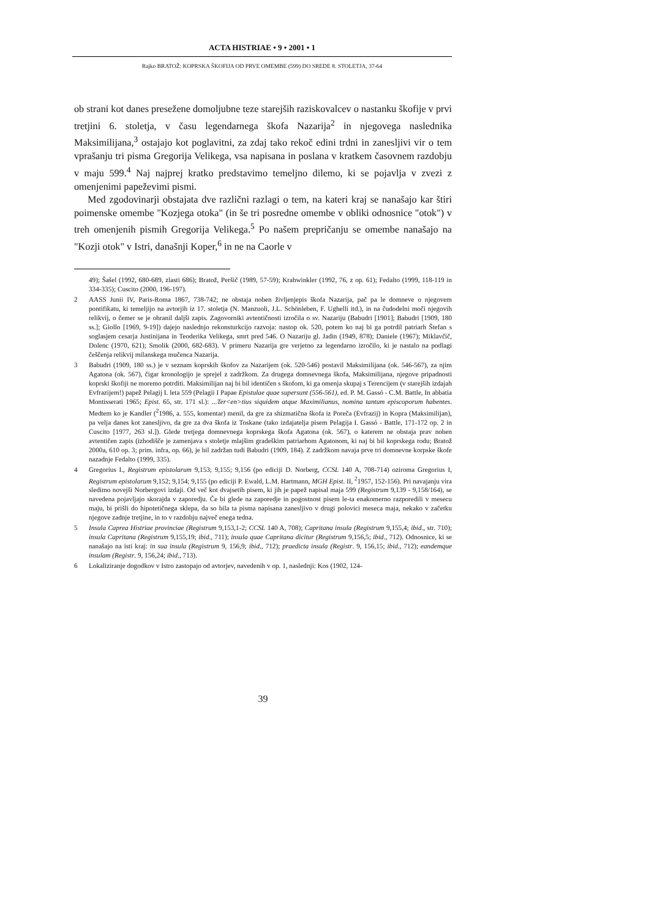ACTA HISTRIAE • 9 • 2001 • 1
Rajko BRATOŽ: KOPRSKA ŠKOFIJA OD PRVE OMEMBE (599) DO SREDE 8. STOLETJA, 37-64
ob strani kot danes presežene domoljubne teze starejših raziskovalcev o nastanku škofije v prvi tretjini 6. stoletja, v času legendarnega škofa Nazarija<sup>2</sup> in njegovega naslednika Maksimilijana,<sup>3</sup> ostajajo kot poglavitni, za zdaj tako rekoč edini trdni in zanesljivi vir o tem vprašanju tri pisma Gregorija Velikega, vsa napisana in poslana v kratkem časovnem razdobju v maju 599.<sup>4</sup> Naj najprej kratko predstavimo temeljno dilemo, ki se pojavlja v zvezi z omenjenimi papeževimi pismi.
Med zgodovinarji obstajata dve različni razlagi o tem, na kateri kraj se nanašajo kar štiri poimenske omembe "Kozjega otoka" (in še tri posredne omembe v obliki odnosnice "otok") v treh omenjenih pismih Gregorija Velikega.<sup>5</sup> Po našem prepričanju se omembe nanašajo na "Kozji otok" v Istri, današnji Koper,<sup>6</sup> in ne na Caorle v
49); Šašel (1992, 680-689, zlasti 686); Bratož, Peršič (1989, 57-59); Krahwinkler (1992, 76, z op. 61); Fedalto (1999, 118-119 in 334-335); Cuscito (2000, 196-197).
2 AASS Junii IV, Paris-Roma 1867, 738-742; ne obstaja noben življenjepis škofa Nazarija, pač pa le domneve o njegovem pontifikatu, ki temeljijo na avtorjih iz 17. stoletja (N. Manzuoli, J.L. Schönleben, F. Ughelli itd.), in na čudodelni moči njegovih relikvij, o čemer se je ohranil daljši zapis. Zagovorniki avtentičnosti izročila o sv. Nazariju (Babudri [1901]; Babudri [1909, 180 ss.]; Giollo [1969, 9-19]) dajejo naslednjo rekonsturkcijo razvoja: nastop ok. 520, potem ko naj bi ga potrdil patriarh Štefan s soglasjem cesarja Justinijana in Teoderika Velikega, smrt pred 546. O Nazariju gl. Jadin (1949, 878); Daniele (1967); Miklavčič, Dolenc (1970, 621); Smolik (2000, 682-683). V primeru Nazarija gre verjetno za legendarno izročilo, ki je nastalo na podlagi češčenja relikvij milanskega mučenca Nazarija.
3 Babudri (1909, 180 ss.) je v seznam koprskih škofov za Nazarijem (ok. 520-546) postavil Maksimilijana (ok. 546-567), za njim Agatona (ok. 567), čigar kronologijo je sprejel z zadržkom. Za drugega domnevnega škofa, Maksimilijana, njegove pripadnosti koprski škofiji ne moremo potrditi. Maksimilijan naj bi bil identičen s škofom, ki ga omenja skupaj s Terencijem (v starejših izdajah Evfrazijem!) papež Pelagij I. leta 559 (Pelagii I Papae Epistulae quae supersunt (556-561), ed. P. M. Gassó - C.M. Battle, In abbatia Montisserati 1965; Epist. 65, str. 171 sl.): ...Ter<en>tius siquidem atque Maximilianus, nomina tantum episcoporum habentes. Medtem ko je Kandler (<sup>2</sup>1986, a. 555, komentar) menil, da gre za shizmatična škofa iz Poreča (Evfrazij) in Kopra (Maksimilijan), pa velja danes kot zanesljivo, da gre za dva škofa iz Toskane (tako izdajatelja pisem Pelagija I. Gassó - Battle, 171-172 op. 2 in Cuscito [1977, 263 sl.]). Glede tretjega domnevnega koprskega škofa Agatona (ok. 567), o katerem ne obstaja prav noben avtentičen zapis (izhodišče je zamenjava s stoletje mlajšim gradeškim patriarhom Agatonom, ki naj bi bil koprskega rodu; Bratož 2000a, 610 op. 3; prim. infra, op. 66), je bil zadržan tudi Babudri (1909, 184). Z zadržkom navaja prve tri domnevne korpske škofe nazadnje Fedalto (1999, 335).
4 Gregorius I., Registrum epistolarum 9,153; 9,155; 9,156 (po ediciji D. Norberg, CCSL 140 A, 708-714) oziroma Gregorius I, Registrum epistolarum 9,152; 9,154; 9,155 (po ediciji P. Ewald, L.M. Hartmann, MGH Epist. II, <sup>2</sup>1957, 152-156). Pri navajanju vira sledimo novejši Norbergovi izdaji. Od več kot dvajsetih pisem, ki jih je papež napisal maja 599 (Registrum 9,139 - 9,158/164), se navedena pojavljajo skorajda v zaporedju. Če bi glede na zaporedje in pogostnost pisem le-ta enakomerno razporedili v mesecu maju, bi prišli do hipotetičnega sklepa, da so bila ta pisma napisana zanesljivo v drugi polovici meseca maja, nekako v začetku njegove zadnje tretjine, in to v razdobju največ enega tedna.
5 Insula Caprea Histriae provinciae (Registrum 9,153,1-2; CCSL 140 A, 708); Capritana insula (Registrum 9,155,4; ibid., str. 710); insula Capritana (Registrum 9,155,19; ibid., 711); insula quae Capritana dicitur (Registrum 9,156,5; ibid., 712). Odnosnice, ki se nanašajo na isti kraj: in sua insula (Registrum 9, 156,9; ibid., 712); praedicta insula (Registr. 9, 156,15; ibid., 712); eandemque insulam (Registr. 9, 156,24; ibid., 713).
6 Lokaliziranje dogodkov v Istro zastopajo od avtorjev, navedenih v op. 1, naslednji: Kos (1902, 124-
39